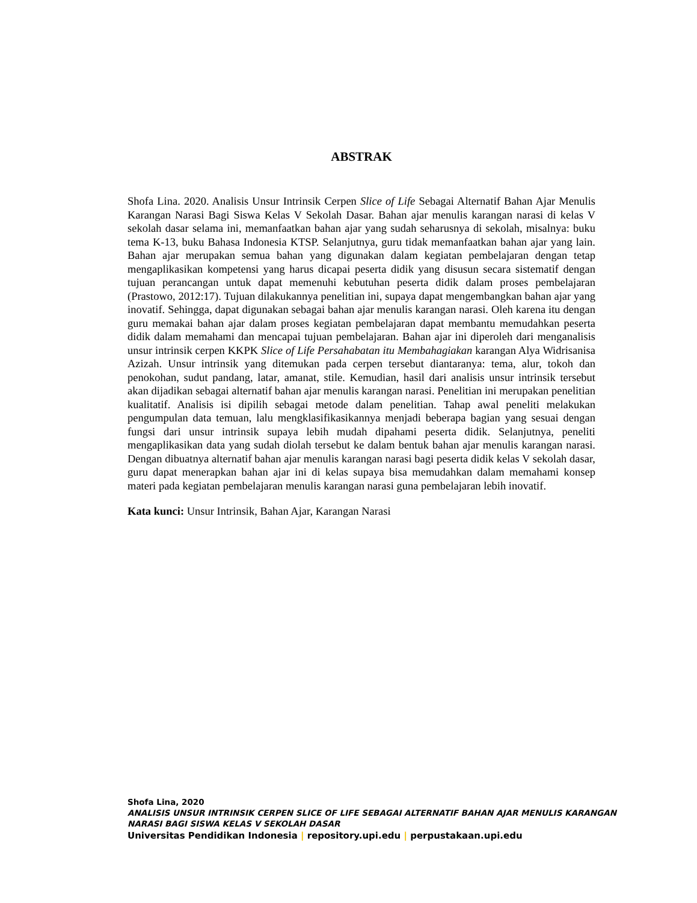ABSTRAK
Shofa Lina. 2020. Analisis Unsur Intrinsik Cerpen Slice of Life Sebagai Alternatif Bahan Ajar Menulis Karangan Narasi Bagi Siswa Kelas V Sekolah Dasar. Bahan ajar menulis karangan narasi di kelas V sekolah dasar selama ini, memanfaatkan bahan ajar yang sudah seharusnya di sekolah, misalnya: buku tema K-13, buku Bahasa Indonesia KTSP. Selanjutnya, guru tidak memanfaatkan bahan ajar yang lain. Bahan ajar merupakan semua bahan yang digunakan dalam kegiatan pembelajaran dengan tetap mengaplikasikan kompetensi yang harus dicapai peserta didik yang disusun secara sistematif dengan tujuan perancangan untuk dapat memenuhi kebutuhan peserta didik dalam proses pembelajaran (Prastowo, 2012:17). Tujuan dilakukannya penelitian ini, supaya dapat mengembangkan bahan ajar yang inovatif. Sehingga, dapat digunakan sebagai bahan ajar menulis karangan narasi. Oleh karena itu dengan guru memakai bahan ajar dalam proses kegiatan pembelajaran dapat membantu memudahkan peserta didik dalam memahami dan mencapai tujuan pembelajaran. Bahan ajar ini diperoleh dari menganalisis unsur intrinsik cerpen KKPK Slice of Life Persahabatan itu Membahagiakan karangan Alya Widrisanisa Azizah. Unsur intrinsik yang ditemukan pada cerpen tersebut diantaranya: tema, alur, tokoh dan penokohan, sudut pandang, latar, amanat, stile. Kemudian, hasil dari analisis unsur intrinsik tersebut akan dijadikan sebagai alternatif bahan ajar menulis karangan narasi. Penelitian ini merupakan penelitian kualitatif. Analisis isi dipilih sebagai metode dalam penelitian. Tahap awal peneliti melakukan pengumpulan data temuan, lalu mengklasifikasikannya menjadi beberapa bagian yang sesuai dengan fungsi dari unsur intrinsik supaya lebih mudah dipahami peserta didik. Selanjutnya, peneliti mengaplikasikan data yang sudah diolah tersebut ke dalam bentuk bahan ajar menulis karangan narasi. Dengan dibuatnya alternatif bahan ajar menulis karangan narasi bagi peserta didik kelas V sekolah dasar, guru dapat menerapkan bahan ajar ini di kelas supaya bisa memudahkan dalam memahami konsep materi pada kegiatan pembelajaran menulis karangan narasi guna pembelajaran lebih inovatif.
Kata kunci: Unsur Intrinsik, Bahan Ajar, Karangan Narasi
Shofa Lina, 2020
ANALISIS UNSUR INTRINSIK CERPEN SLICE OF LIFE SEBAGAI ALTERNATIF BAHAN AJAR MENULIS KARANGAN NARASI BAGI SISWA KELAS V SEKOLAH DASAR
Universitas Pendidikan Indonesia | repository.upi.edu | perpustakaan.upi.edu